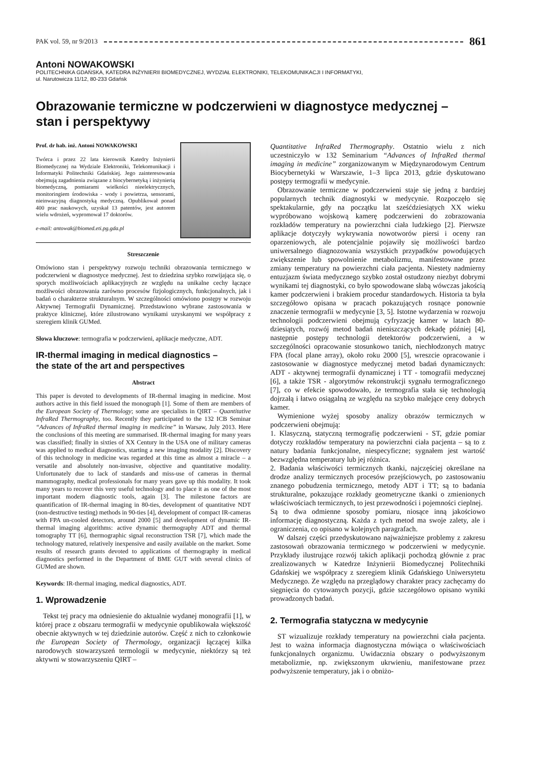PAK vol. 59, nr 9/2013 861
Antoni NOWAKOWSKI
POLITECHNIKA GDAŃSKA, KATEDRA INŻYNIERII BIOMEDYCZNEJ, WYDZIAŁ ELEKTRONIKI, TELEKOMUNIKACJI I INFORMATYKI,
ul. Narutowicza 11/12, 80-233 Gdańsk
Obrazowanie termiczne w podczerwieni w diagnostyce medycznej –
stan i perspektywy
Prof. dr hab. inż. Antoni NOWAKOWSKI
Twórca i przez 22 lata kierownik Katedry Inżynierii Biomedycznej na Wydziale Elektroniki, Telekomunikacji i Informatyki Politechniki Gdańskiej. Jego zainteresowania obejmują zagadnienia związane z biocybernetyką i inżynierią biomedyczną, pomiarami wielkości nieelektrycznych, monitoringiem środowiska - wody i powietrza, sensorami, nieinwazyjną diagnostyką medyczną. Opublikował ponad 400 prac naukowych, uzyskał 13 patentów, jest autorem wielu wdrożeń, wypromował 17 doktorów.
e-mail: antowak@biomed.eti.pg.gda.pl
Streszczenie
Omówiono stan i perspektywy rozwoju techniki obrazowania termicznego w podczerwieni w diagnostyce medycznej. Jest to dziedzina szybko rozwijająca się, o sporych możliwościach aplikacyjnych ze względu na unikalne cechy łączące możliwości obrazowania zarówno procesów fizjologicznych, funkcjonalnych, jak i badań o charakterze strukturalnym. W szczególności omówiono postępy w rozwoju Aktywnej Termografii Dynamicznej. Przedstawiono wybrane zastosowania w praktyce klinicznej, które zilustrowano wynikami uzyskanymi we współpracy z szeregiem klinik GUMed.
Słowa kluczowe: termografia w podczerwieni, aplikacje medyczne, ADT.
IR-thermal imaging in medical diagnostics –
the state of the art and perspectives
Abstract
This paper is devoted to developments of IR-thermal imaging in medicine. Most authors active in this field issued the monograph [1]. Some of them are members of the European Society of Thermology; some are specialists in QIRT – Quantitative InfraRed Thermography, too. Recently they participated to the 132 ICB Seminar “Advances of InfraRed thermal imaging in medicine” in Warsaw, July 2013. Here the conclusions of this meeting are summarised. IR-thermal imaging for many years was classified; finally in sixties of XX Century in the USA one of military cameras was applied to medical diagnostics, starting a new imaging modality [2]. Discovery of this technology in medicine was regarded at this time as almost a miracle – a versatile and absolutely non-invasive, objective and quantitative modality. Unfortunately due to lack of standards and miss-use of cameras in thermal mammography, medical professionals for many years gave up this modality. It took many years to recover this very useful technology and to place it as one of the most important modern diagnostic tools, again [3]. The milestone factors are quantification of IR-thermal imaging in 80-ties, development of quantitative NDT (non-destructive testing) methods in 90-ties [4], development of compact IR-cameras with FPA un-cooled detectors, around 2000 [5] and development of dynamic IR-thermal imaging algorithms: active dynamic thermography ADT and thermal tomography TT [6], thermographic signal reconstruction TSR [7], which made the technology matured, relatively inexpensive and easily available on the market. Some results of research grants devoted to applications of thermography in medical diagnostics performed in the Department of BME GUT with several clinics of GUMed are shown.
Keywords: IR-thermal imaging, medical diagnostics, ADT.
1. Wprowadzenie
Tekst tej pracy ma odniesienie do aktualnie wydanej monografii [1], w której prace z obszaru termografii w medycynie opublikowała większość obecnie aktywnych w tej dziedzinie autorów. Część z nich to członkowie the European Society of Thermology, organizacji łączącej kilka narodowych stowarzyszeń termologii w medycynie, niektórzy są też aktywni w stowarzyszeniu QIRT –
Quantitative InfraRed Thermography. Ostatnio wielu z nich uczestniczyło w 132 Seminarium “Advances of InfraRed thermal imaging in medicine” zorganizowanym w Międzynarodowym Centrum Biocybernetyki w Warszawie, 1–3 lipca 2013, gdzie dyskutowano postępy termografii w medycynie.
Obrazowanie termiczne w podczerwieni staje się jedną z bardziej popularnych technik diagnostyki w medycynie. Rozpoczęło się spektakularnie, gdy na początku lat sześćdziesiątych XX wieku wypróbowano wojskową kamerę podczerwieni do zobrazowania rozkładów temperatury na powierzchni ciała ludzkiego [2]. Pierwsze aplikacje dotyczyły wykrywania nowotworów piersi i oceny ran oparzeniowych, ale potencjalnie pojawiły się możliwości bardzo uniwersalnego diagnozowania wszystkich przypadków powodujących zwiększenie lub spowolnienie metabolizmu, manifestowane przez zmiany temperatury na powierzchni ciała pacjenta. Niestety nadmierny entuzjazm świata medycznego szybko został ostudzony niezbyt dobrymi wynikami tej diagnostyki, co było spowodowane słabą wówczas jakością kamer podczerwieni i brakiem procedur standardowych. Historia ta była szczegółowo opisana w pracach pokazujących rosnące ponownie znaczenie termografii w medycynie [3, 5]. Istotne wydarzenia w rozwoju technologii podczerwieni obejmują cyfryzację kamer w latach 80-dziesiątych, rozwój metod badań nieniszczących dekadę później [4], następnie postępy technologii detektorów podczerwieni, a w szczególności opracowanie stosunkowo tanich, niechłodzonych matryc FPA (focal plane array), około roku 2000 [5], wreszcie opracowanie i zastosowanie w diagnostyce medycznej metod badań dynamicznych: ADT - aktywnej termografii dynamicznej i TT - tomografii medycznej [6], a także TSR - algorytmów rekonstrukcji sygnału termograficznego [7], co w efekcie spowodowało, że termografia stała się technologią dojrzałą i łatwo osiągalną ze względu na szybko malejące ceny dobrych kamer.
Wymienione wyżej sposoby analizy obrazów termicznych w podczerwieni obejmują:
1. Klasyczną, statyczną termografię podczerwieni - ST, gdzie pomiar dotyczy rozkładów temperatury na powierzchni ciała pacjenta – są to z natury badania funkcjonalne, niespecyficzne; sygnałem jest wartość bezwzględna temperatury lub jej różnica.
2. Badania właściwości termicznych tkanki, najczęściej określane na drodze analizy termicznych procesów przejściowych, po zastosowaniu znanego pobudzenia termicznego, metody ADT i TT; są to badania strukturalne, pokazujące rozkłady geometryczne tkanki o zmienionych właściwościach termicznych, to jest przewodności i pojemności cieplnej.
Są to dwa odmienne sposoby pomiaru, niosące inną jakościowo informację diagnostyczną. Każda z tych metod ma swoje zalety, ale i ograniczenia, co opisano w kolejnych paragrafach.
W dalszej części przedyskutowano najważniejsze problemy z zakresu zastosowań obrazowania termicznego w podczerwieni w medycynie. Przykłady ilustrujące rozwój takich aplikacji pochodzą głównie z prac zrealizowanych w Katedrze Inżynierii Biomedycznej Politechniki Gdańskiej we współpracy z szeregiem klinik Gdańskiego Uniwersytetu Medycznego. Ze względu na przeglądowy charakter pracy zachęcamy do sięgnięcia do cytowanych pozycji, gdzie szczegółowo opisano wyniki prowadzonych badań.
2. Termografia statyczna w medycynie
ST wizualizuje rozkłady temperatury na powierzchni ciała pacjenta. Jest to ważna informacja diagnostyczna mówiąca o właściwościach funkcjonalnych organizmu. Uwidacznia obszary o podwyższonym metabolizmie, np. zwiększonym ukrwieniu, manifestowane przez podwyższenie temperatury, jak i o obniżo-